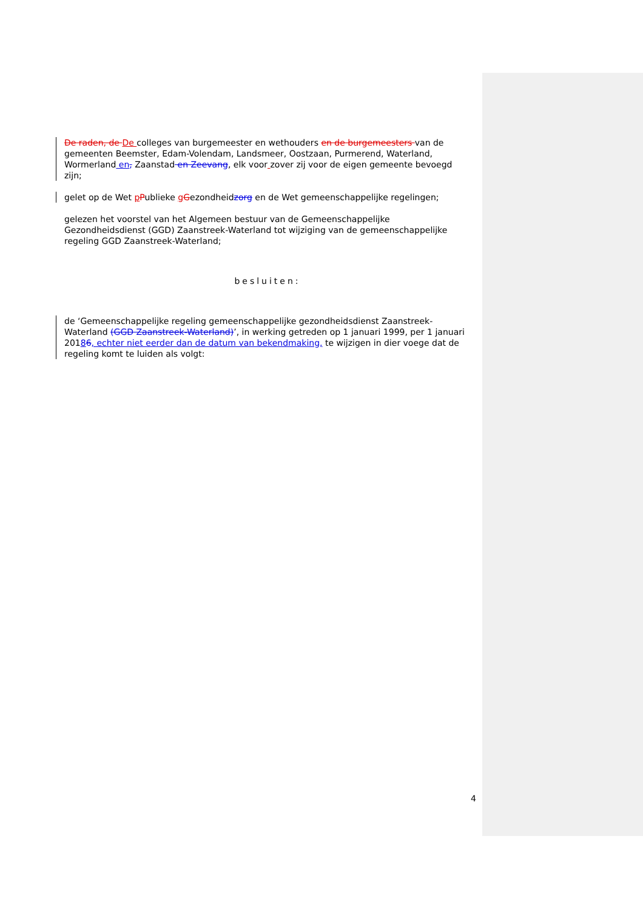De raden, de De colleges van burgemeester en wethouders en de burgemeesters van de gemeenten Beemster, Edam-Volendam, Landsmeer, Oostzaan, Purmerend, Waterland, Wormerland en, Zaanstad en Zeevang, elk voor zover zij voor de eigen gemeente bevoegd zijn;
gelet op de Wet pPublieke gGezondheidzorg en de Wet gemeenschappelijke regelingen;
gelezen het voorstel van het Algemeen bestuur van de Gemeenschappelijke Gezondheidsdienst (GGD) Zaanstreek-Waterland tot wijziging van de gemeenschappelijke regeling GGD Zaanstreek-Waterland;
besluiten:
de ‘Gemeenschappelijke regeling gemeenschappelijke gezondheidsdienst Zaanstreek-Waterland (GGD Zaanstreek-Waterland)’, in werking getreden op 1 januari 1999, per 1 januari 20186, echter niet eerder dan de datum van bekendmaking, te wijzigen in dier voege dat de regeling komt te luiden als volgt:
4